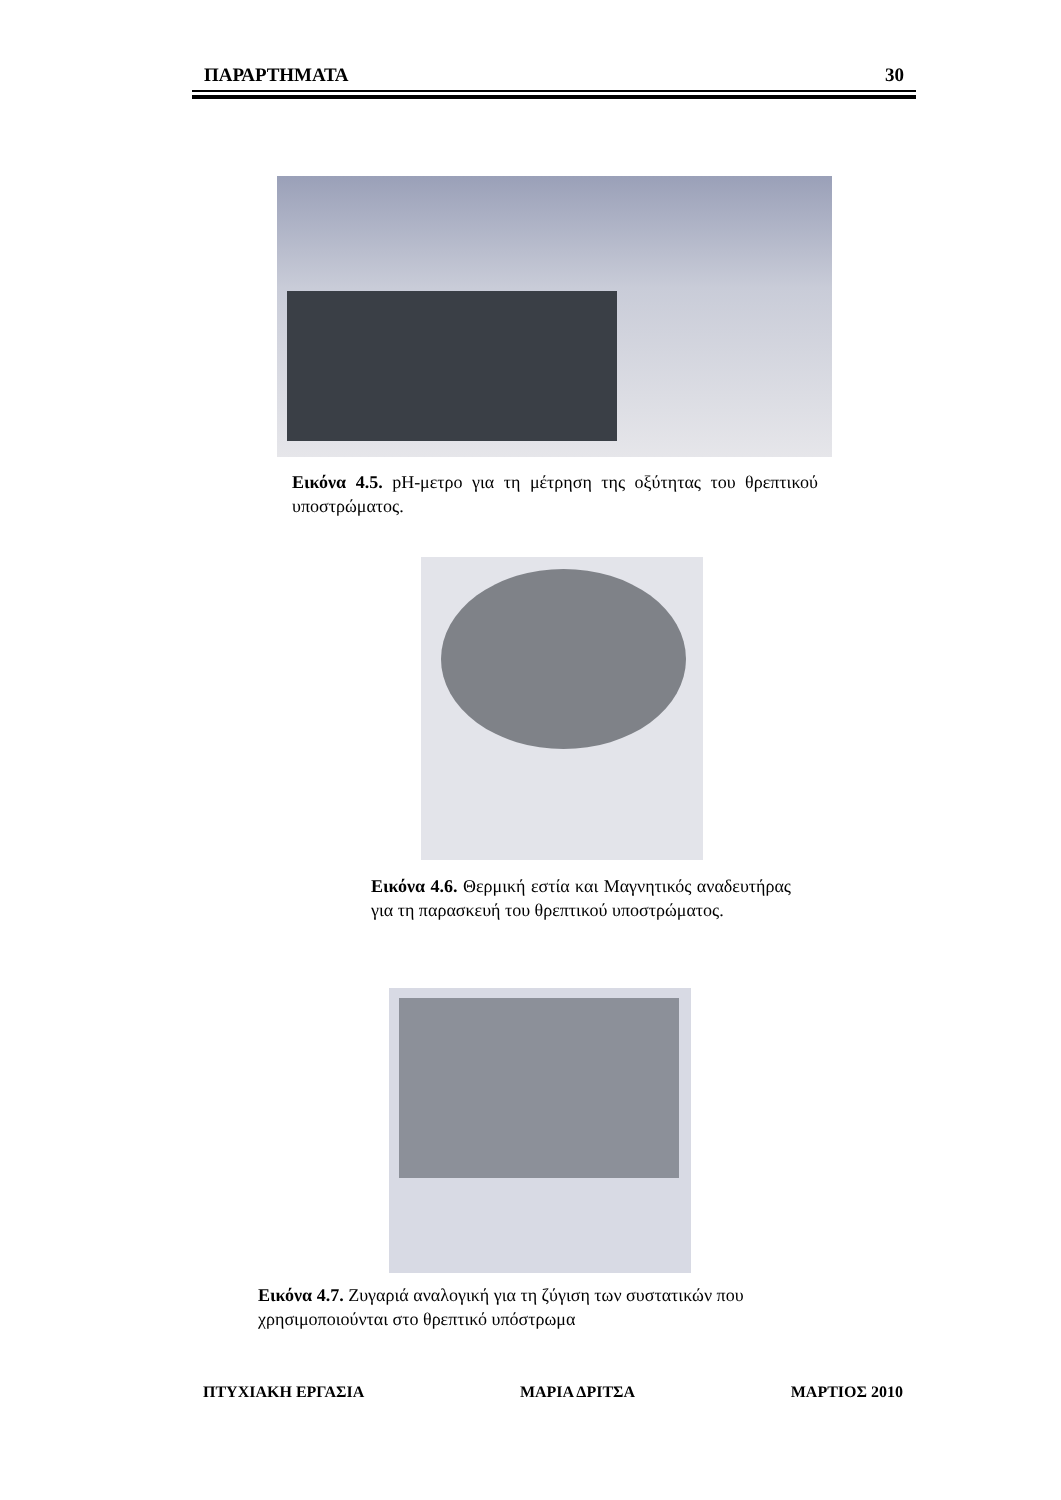ΠΑΡΑΡΤΗΜΑΤΑ 30
Εικόνα 4.5. pH-μετρο για τη μέτρηση της οξύτητας του θρεπτικού υποστρώματος.
Εικόνα 4.6. Θερμική εστία και Μαγνητικός αναδευτήρας για τη παρασκευή του θρεπτικού υποστρώματος.
Εικόνα 4.7. Ζυγαριά αναλογική για τη ζύγιση των συστατικών που χρησιμοποιούνται στο θρεπτικό υπόστρωμα
ΠΤΥΧΙΑΚΗ ΕΡΓΑΣΙΑ ΜΑΡΙΑ ΔΡΙΤΣΑ ΜΑΡΤΙΟΣ 2010